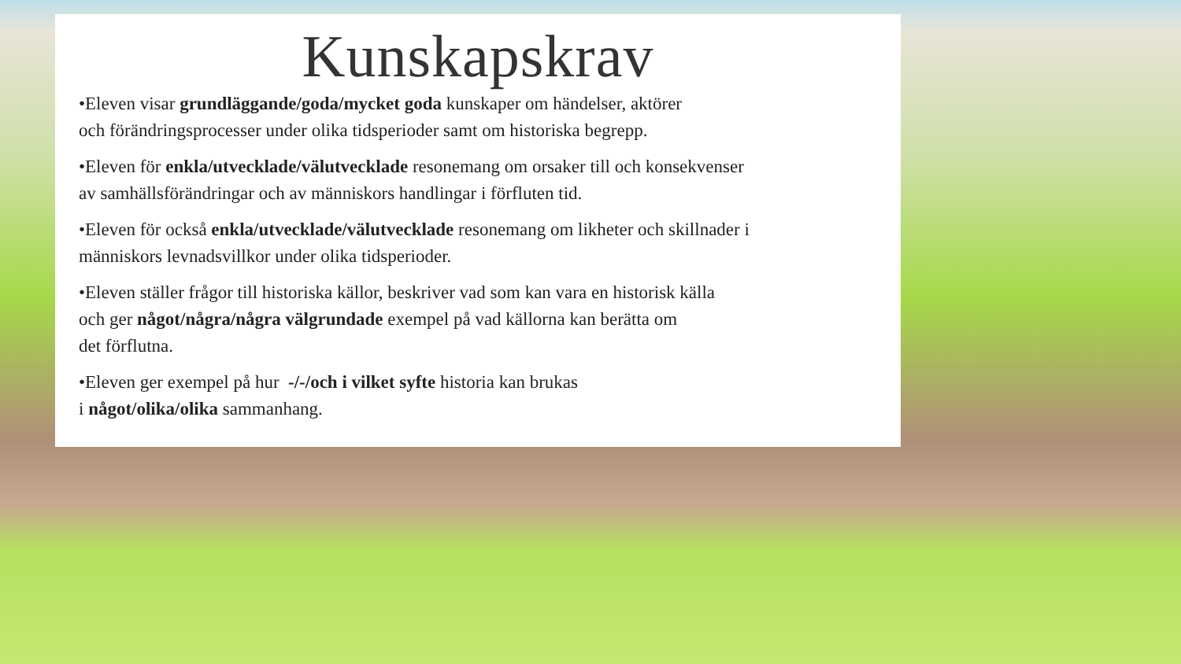Kunskapskrav
•Eleven visar grundläggande/goda/mycket goda kunskaper om händelser, aktörer
och förändringsprocesser under olika tidsperioder samt om historiska begrepp.
•Eleven för enkla/utvecklade/välutvecklade resonemang om orsaker till och konsekvenser
av samhällsförändringar och av människors handlingar i förfluten tid.
•Eleven för också enkla/utvecklade/välutvecklade resonemang om likheter och skillnader i
människors levnadsvillkor under olika tidsperioder.
•Eleven ställer frågor till historiska källor, beskriver vad som kan vara en historisk källa
och ger något/några/några välgrundade exempel på vad källorna kan berätta om
det förflutna.
•Eleven ger exempel på hur -/-/och i vilket syfte historia kan brukas
i något/olika/olika sammanhang.